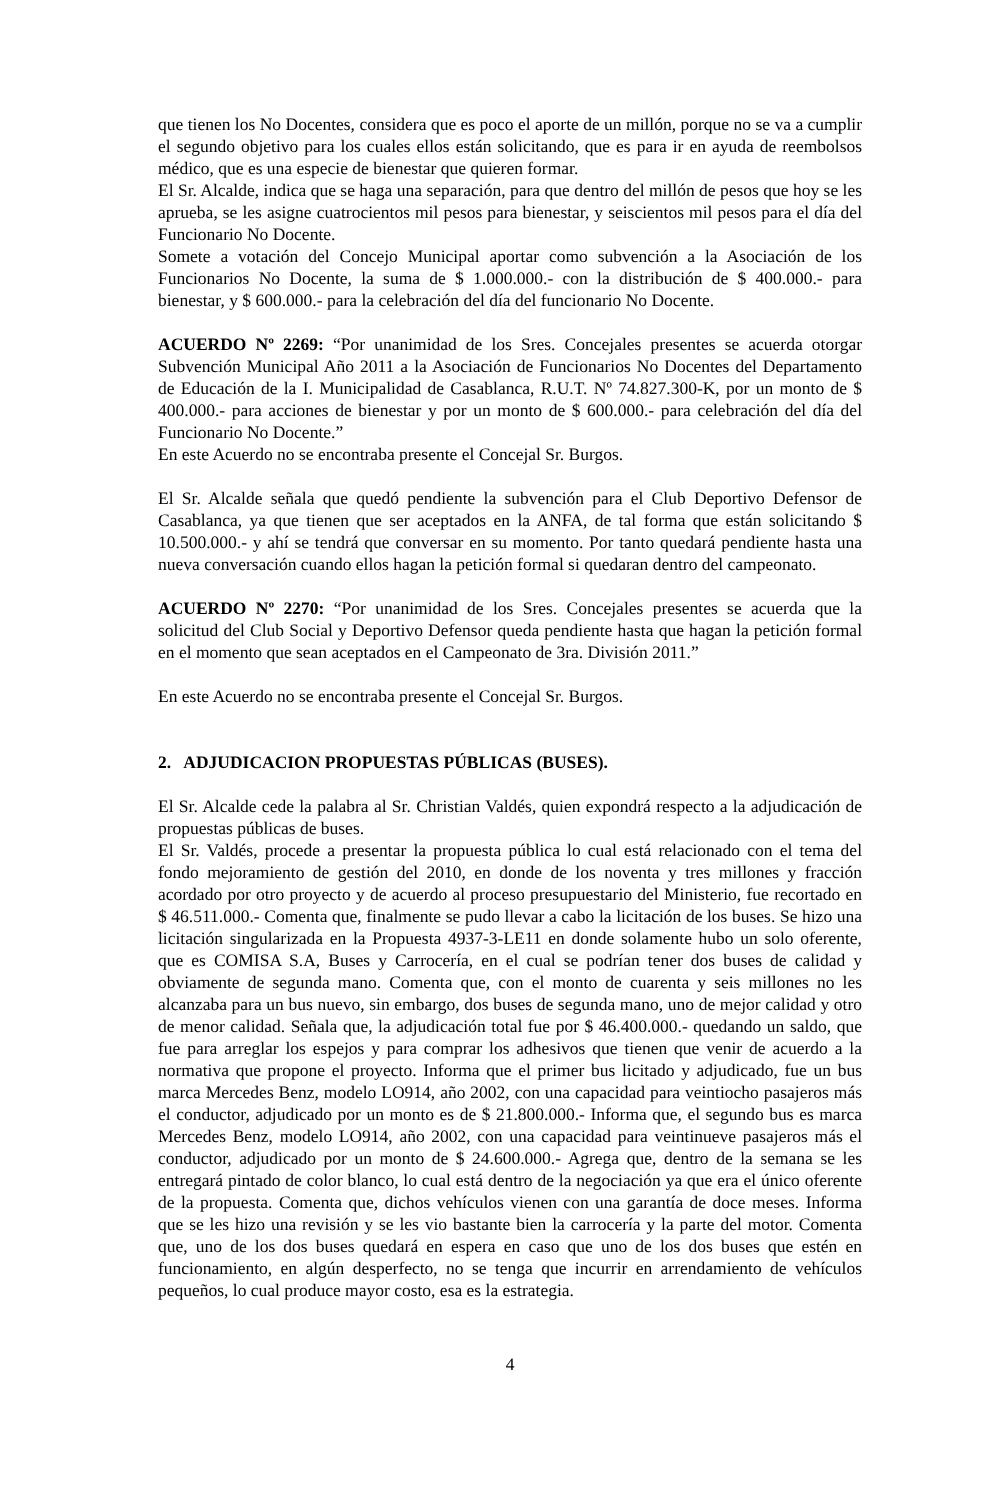que tienen los No Docentes, considera que es poco el aporte de un millón, porque no se va a cumplir el segundo objetivo para los cuales ellos están solicitando, que es para ir en ayuda de reembolsos médico, que es una especie de bienestar que quieren formar.
El Sr. Alcalde, indica que se haga una separación, para que dentro del millón de pesos que hoy se les aprueba, se les asigne cuatrocientos mil pesos para bienestar, y seiscientos mil pesos para el día del Funcionario No Docente.
Somete a votación del Concejo Municipal aportar como subvención a la Asociación de los Funcionarios No Docente, la suma de $ 1.000.000.- con la distribución de $ 400.000.- para bienestar, y $ 600.000.- para la celebración del día del funcionario No Docente.
ACUERDO Nº 2269: “Por unanimidad de los Sres. Concejales presentes se acuerda otorgar Subvención Municipal Año 2011 a la Asociación de Funcionarios No Docentes del Departamento de Educación de la I. Municipalidad de Casablanca, R.U.T. Nº 74.827.300-K, por un monto de $ 400.000.- para acciones de bienestar y por un monto de $ 600.000.- para celebración del día del Funcionario No Docente.”
En este Acuerdo no se encontraba presente el Concejal Sr. Burgos.
El Sr. Alcalde señala que quedó pendiente la subvención para el Club Deportivo Defensor de Casablanca, ya que tienen que ser aceptados en la ANFA, de tal forma que están solicitando $ 10.500.000.- y ahí se tendrá que conversar en su momento. Por tanto quedará pendiente hasta una nueva conversación cuando ellos hagan la petición formal si quedaran dentro del campeonato.
ACUERDO Nº 2270: “Por unanimidad de los Sres. Concejales presentes se acuerda que la solicitud del Club Social y Deportivo Defensor queda pendiente hasta que hagan la petición formal en el momento que sean aceptados en el Campeonato de 3ra. División 2011.”
En este Acuerdo no se encontraba presente el Concejal Sr. Burgos.
2. ADJUDICACION PROPUESTAS PÚBLICAS (BUSES).
El Sr. Alcalde cede la palabra al Sr. Christian Valdés, quien expondrá respecto a la adjudicación de propuestas públicas de buses.
El Sr. Valdés, procede a presentar la propuesta pública lo cual está relacionado con el tema del fondo mejoramiento de gestión del 2010, en donde de los noventa y tres millones y fracción acordado por otro proyecto y de acuerdo al proceso presupuestario del Ministerio, fue recortado en $ 46.511.000.- Comenta que, finalmente se pudo llevar a cabo la licitación de los buses. Se hizo una licitación singularizada en la Propuesta 4937-3-LE11 en donde solamente hubo un solo oferente, que es COMISA S.A, Buses y Carrocería, en el cual se podrían tener dos buses de calidad y obviamente de segunda mano. Comenta que, con el monto de cuarenta y seis millones no les alcanzaba para un bus nuevo, sin embargo, dos buses de segunda mano, uno de mejor calidad y otro de menor calidad. Señala que, la adjudicación total fue por $ 46.400.000.- quedando un saldo, que fue para arreglar los espejos y para comprar los adhesivos que tienen que venir de acuerdo a la normativa que propone el proyecto. Informa que el primer bus licitado y adjudicado, fue un bus marca Mercedes Benz, modelo LO914, año 2002, con una capacidad para veintiocho pasajeros más el conductor, adjudicado por un monto es de $ 21.800.000.- Informa que, el segundo bus es marca Mercedes Benz, modelo LO914, año 2002, con una capacidad para veintinueve pasajeros más el conductor, adjudicado por un monto de $ 24.600.000.- Agrega que, dentro de la semana se les entregará pintado de color blanco, lo cual está dentro de la negociación ya que era el único oferente de la propuesta. Comenta que, dichos vehículos vienen con una garantía de doce meses. Informa que se les hizo una revisión y se les vio bastante bien la carrocería y la parte del motor. Comenta que, uno de los dos buses quedará en espera en caso que uno de los dos buses que estén en funcionamiento, en algún desperfecto, no se tenga que incurrir en arrendamiento de vehículos pequeños, lo cual produce mayor costo, esa es la estrategia.
4